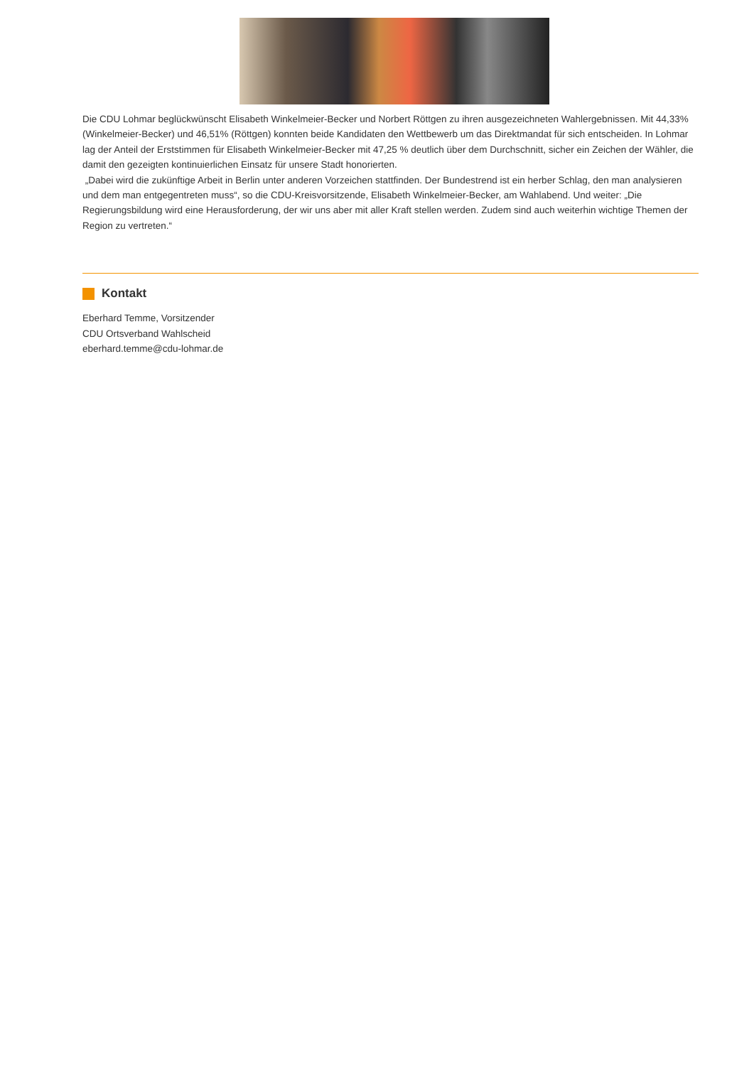Die CDU Lohmar beglückwünscht Elisabeth Winkelmeier-Becker und Norbert Röttgen zu ihren ausgezeichneten Wahlergebnissen. Mit 44,33% (Winkelmeier-Becker) und 46,51% (Röttgen) konnten beide Kandidaten den Wettbewerb um das Direktmandat für sich entscheiden. In Lohmar lag der Anteil der Erststimmen für Elisabeth Winkelmeier-Becker mit 47,25 % deutlich über dem Durchschnitt, sicher ein Zeichen der Wähler, die damit den gezeigten kontinuierlichen Einsatz für unsere Stadt honorierten.
„Dabei wird die zukünftige Arbeit in Berlin unter anderen Vorzeichen stattfinden. Der Bundestrend ist ein herber Schlag, den man analysieren und dem man entgegentreten muss“, so die CDU-Kreisvorsitzende, Elisabeth Winkelmeier-Becker, am Wahlabend. Und weiter: „Die Regierungsbildung wird eine Herausforderung, der wir uns aber mit aller Kraft stellen werden. Zudem sind auch weiterhin wichtige Themen der Region zu vertreten.“
Kontakt
Eberhard Temme, Vorsitzender
CDU Ortsverband Wahlscheid
eberhard.temme@cdu-lohmar.de